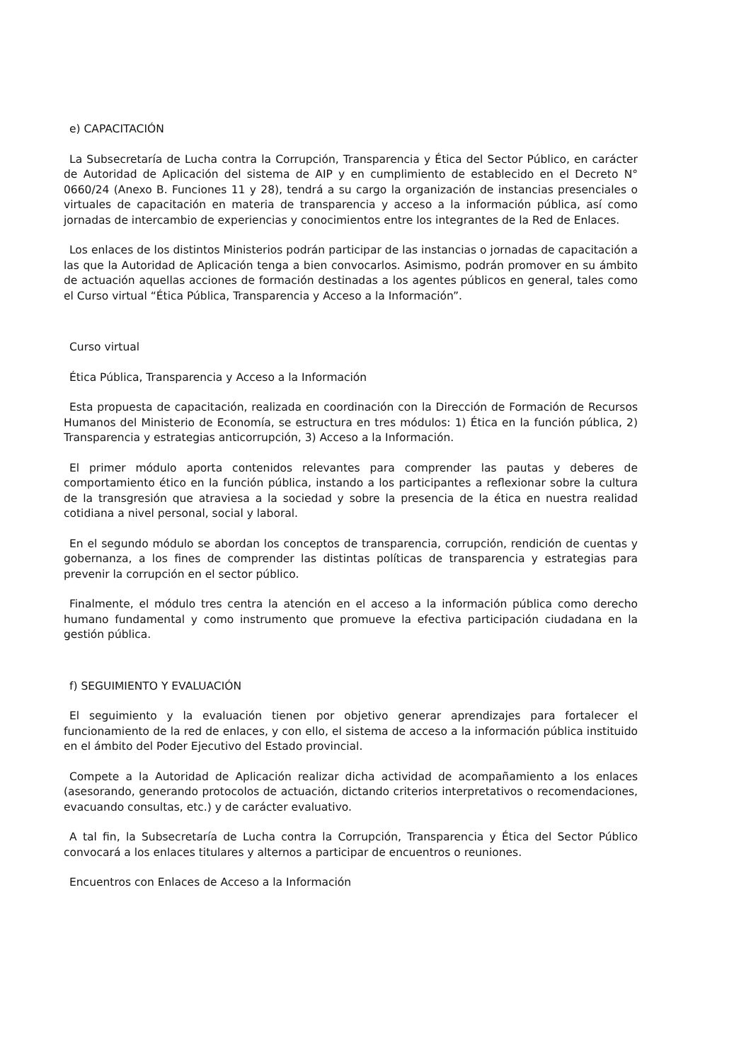e) CAPACITACIÓN
La Subsecretaría de Lucha contra la Corrupción, Transparencia y Ética del Sector Público, en carácter de Autoridad de Aplicación del sistema de AIP y en cumplimiento de establecido en el Decreto N° 0660/24 (Anexo B. Funciones 11 y 28), tendrá a su cargo la organización de instancias presenciales o virtuales de capacitación en materia de transparencia y acceso a la información pública, así como jornadas de intercambio de experiencias y conocimientos entre los integrantes de la Red de Enlaces.
Los enlaces de los distintos Ministerios podrán participar de las instancias o jornadas de capacitación a las que la Autoridad de Aplicación tenga a bien convocarlos. Asimismo, podrán promover en su ámbito de actuación aquellas acciones de formación destinadas a los agentes públicos en general, tales como el Curso virtual “Ética Pública, Transparencia y Acceso a la Información”.
Curso virtual
Ética Pública, Transparencia y Acceso a la Información
Esta propuesta de capacitación, realizada en coordinación con la Dirección de Formación de Recursos Humanos del Ministerio de Economía, se estructura en tres módulos: 1) Ética en la función pública, 2) Transparencia y estrategias anticorrupción, 3) Acceso a la Información.
El primer módulo aporta contenidos relevantes para comprender las pautas y deberes de comportamiento ético en la función pública, instando a los participantes a reflexionar sobre la cultura de la transgresión que atraviesa a la sociedad y sobre la presencia de la ética en nuestra realidad cotidiana a nivel personal, social y laboral.
En el segundo módulo se abordan los conceptos de transparencia, corrupción, rendición de cuentas y gobernanza, a los fines de comprender las distintas políticas de transparencia y estrategias para prevenir la corrupción en el sector público.
Finalmente, el módulo tres centra la atención en el acceso a la información pública como derecho humano fundamental y como instrumento que promueve la efectiva participación ciudadana en la gestión pública.
f) SEGUIMIENTO Y EVALUACIÓN
El seguimiento y la evaluación tienen por objetivo generar aprendizajes para fortalecer el funcionamiento de la red de enlaces, y con ello, el sistema de acceso a la información pública instituido en el ámbito del Poder Ejecutivo del Estado provincial.
Compete a la Autoridad de Aplicación realizar dicha actividad de acompañamiento a los enlaces (asesorando, generando protocolos de actuación, dictando criterios interpretativos o recomendaciones, evacuando consultas, etc.) y de carácter evaluativo.
A tal fin, la Subsecretaría de Lucha contra la Corrupción, Transparencia y Ética del Sector Público convocará a los enlaces titulares y alternos a participar de encuentros o reuniones.
Encuentros con Enlaces de Acceso a la Información